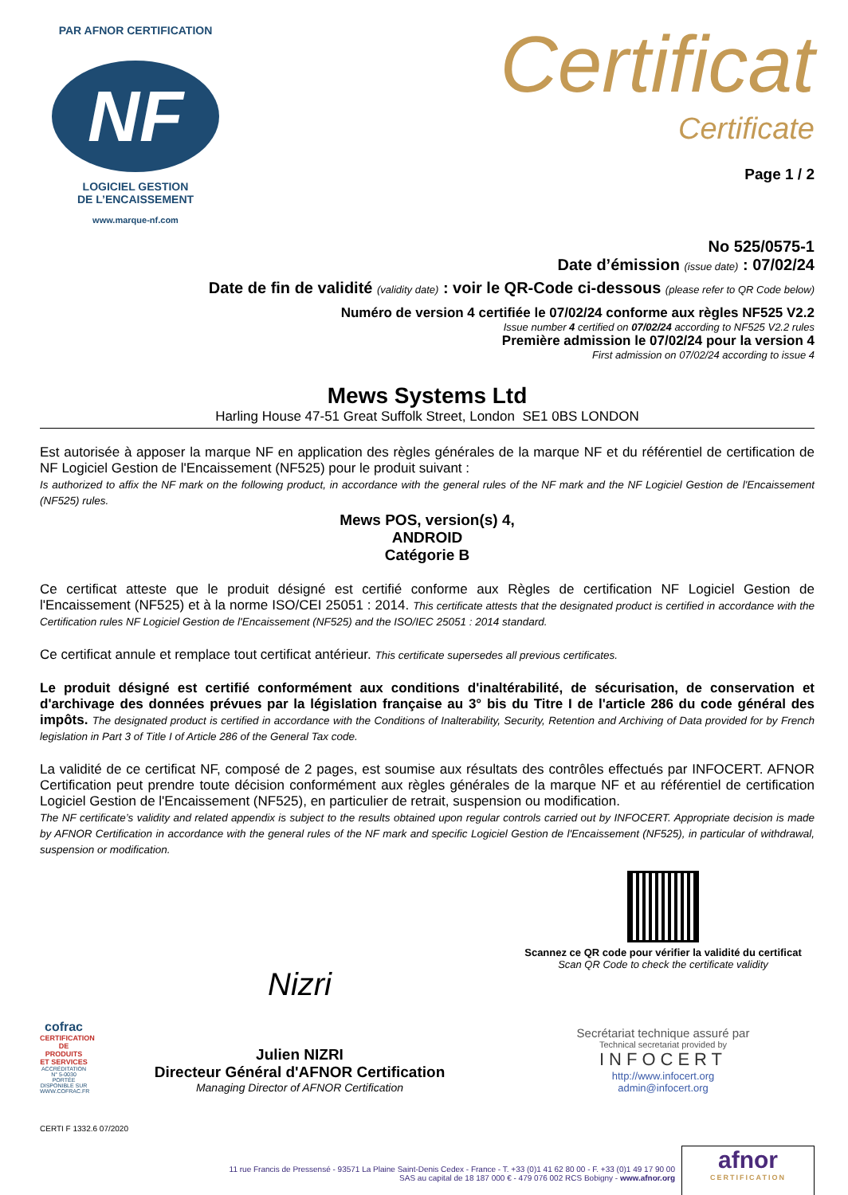PAR AFNOR CERTIFICATION
NF
LOGICIEL GESTION
DE L’ENCAISSEMENT
www.marque-nf.com
Certificat
Certificate
Page 1 / 2
No 525/0575-1
Date d’émission (issue date) : 07/02/24
Date de fin de validité (validity date) : voir le QR-Code ci-dessous (please refer to QR Code below)
Numéro de version 4 certifiée le 07/02/24 conforme aux règles NF525 V2.2
Issue number 4 certified on 07/02/24 according to NF525 V2.2 rules
Première admission le 07/02/24 pour la version 4
First admission on 07/02/24 according to issue 4
Mews Systems Ltd
Harling House 47-51 Great Suffolk Street, London SE1 0BS LONDON
Est autorisée à apposer la marque NF en application des règles générales de la marque NF et du référentiel de certification de NF Logiciel Gestion de l'Encaissement (NF525) pour le produit suivant :
Is authorized to affix the NF mark on the following product, in accordance with the general rules of the NF mark and the NF Logiciel Gestion de l'Encaissement (NF525) rules.
Mews POS, version(s) 4,
ANDROID
Catégorie B
Ce certificat atteste que le produit désigné est certifié conforme aux Règles de certification NF Logiciel Gestion de l'Encaissement (NF525) et à la norme ISO/CEI 25051 : 2014. This certificate attests that the designated product is certified in accordance with the Certification rules NF Logiciel Gestion de l'Encaissement (NF525) and the ISO/IEC 25051 : 2014 standard.
Ce certificat annule et remplace tout certificat antérieur. This certificate supersedes all previous certificates.
Le produit désigné est certifié conformément aux conditions d'inaltérabilité, de sécurisation, de conservation et d'archivage des données prévues par la législation française au 3° bis du Titre I de l'article 286 du code général des impôts. The designated product is certified in accordance with the Conditions of Inalterability, Security, Retention and Archiving of Data provided for by French legislation in Part 3 of Title I of Article 286 of the General Tax code.
La validité de ce certificat NF, composé de 2 pages, est soumise aux résultats des contrôles effectués par INFOCERT. AFNOR Certification peut prendre toute décision conformément aux règles générales de la marque NF et au référentiel de certification Logiciel Gestion de l'Encaissement (NF525), en particulier de retrait, suspension ou modification.
The NF certificate’s validity and related appendix is subject to the results obtained upon regular controls carried out by INFOCERT. Appropriate decision is made by AFNOR Certification in accordance with the general rules of the NF mark and specific Logiciel Gestion de l'Encaissement (NF525), in particular of withdrawal, suspension or modification.
cofrac
CERTIFICATION DE PRODUITS ET SERVICES
ACCRÉDITATION N° 5-0030 PORTÉE DISPONIBLE SUR WWW.COFRAC.FR
Nizri
Julien NIZRI
Directeur Général d'AFNOR Certification
Managing Director of AFNOR Certification
Scannez ce QR code pour vérifier la validité du certificat
Scan QR Code to check the certificate validity
Secrétariat technique assuré par
Technical secretariat provided by
INFOCERT
http://www.infocert.org
admin@infocert.org
CERTI F 1332.6 07/2020
11 rue Francis de Pressensé - 93571 La Plaine Saint-Denis Cedex - France - T. +33 (0)1 41 62 80 00 - F. +33 (0)1 49 17 90 00
SAS au capital de 18 187 000 € - 479 076 002 RCS Bobigny - www.afnor.org
afnor
CERTIFICATION